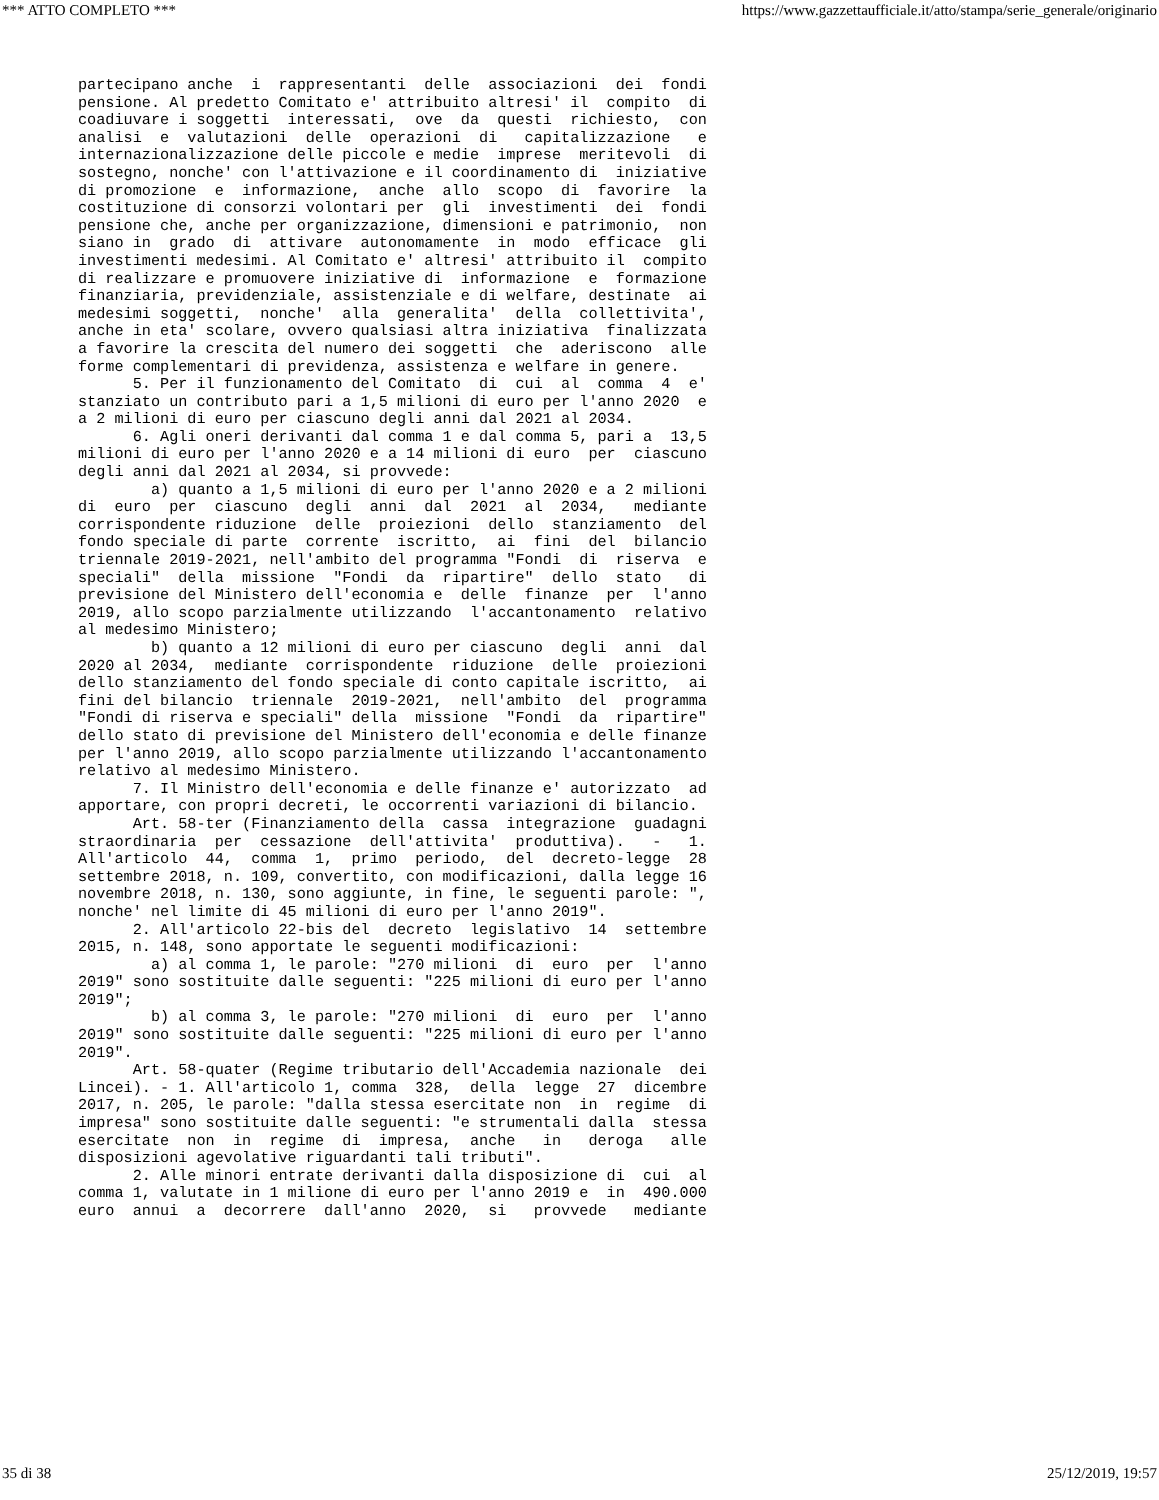*** ATTO COMPLETO *** https://www.gazzettaufficiale.it/atto/stampa/serie_generale/originario
partecipano anche  i  rappresentanti  delle  associazioni  dei  fondi
pensione. Al predetto Comitato e' attribuito altresi' il  compito  di
coadiuvare i soggetti  interessati,  ove  da  questi  richiesto,  con
analisi  e  valutazioni  delle  operazioni  di   capitalizzazione   e
internazionalizzazione delle piccole e medie  imprese  meritevoli  di
sostegno, nonche' con l'attivazione e il coordinamento di  iniziative
di promozione  e  informazione,  anche  allo  scopo  di  favorire  la
costituzione di consorzi volontari per  gli  investimenti  dei  fondi
pensione che, anche per organizzazione, dimensioni e patrimonio,  non
siano in  grado  di  attivare  autonomamente  in  modo  efficace  gli
investimenti medesimi. Al Comitato e' altresi' attribuito il  compito
di realizzare e promuovere iniziative di  informazione  e  formazione
finanziaria, previdenziale, assistenziale e di welfare, destinate  ai
medesimi soggetti,  nonche'  alla  generalita'  della  collettivita',
anche in eta' scolare, ovvero qualsiasi altra iniziativa  finalizzata
a favorire la crescita del numero dei soggetti  che  aderiscono  alle
forme complementari di previdenza, assistenza e welfare in genere.
      5. Per il funzionamento del Comitato  di  cui  al  comma  4  e'
stanziato un contributo pari a 1,5 milioni di euro per l'anno 2020  e
a 2 milioni di euro per ciascuno degli anni dal 2021 al 2034.
      6. Agli oneri derivanti dal comma 1 e dal comma 5, pari a  13,5
milioni di euro per l'anno 2020 e a 14 milioni di euro  per  ciascuno
degli anni dal 2021 al 2034, si provvede:
        a) quanto a 1,5 milioni di euro per l'anno 2020 e a 2 milioni
di  euro  per  ciascuno  degli  anni  dal  2021  al  2034,   mediante
corrispondente riduzione  delle  proiezioni  dello  stanziamento  del
fondo speciale di parte  corrente  iscritto,  ai  fini  del  bilancio
triennale 2019-2021, nell'ambito del programma "Fondi  di  riserva  e
speciali"  della  missione  "Fondi  da  ripartire"  dello  stato   di
previsione del Ministero dell'economia e  delle  finanze  per  l'anno
2019, allo scopo parzialmente utilizzando  l'accantonamento  relativo
al medesimo Ministero;
        b) quanto a 12 milioni di euro per ciascuno  degli  anni  dal
2020 al 2034,  mediante  corrispondente  riduzione  delle  proiezioni
dello stanziamento del fondo speciale di conto capitale iscritto,  ai
fini del bilancio  triennale  2019-2021,  nell'ambito  del  programma
"Fondi di riserva e speciali" della  missione  "Fondi  da  ripartire"
dello stato di previsione del Ministero dell'economia e delle finanze
per l'anno 2019, allo scopo parzialmente utilizzando l'accantonamento
relativo al medesimo Ministero.
      7. Il Ministro dell'economia e delle finanze e' autorizzato  ad
apportare, con propri decreti, le occorrenti variazioni di bilancio.
      Art. 58-ter (Finanziamento della  cassa  integrazione  guadagni
straordinaria  per  cessazione  dell'attivita'  produttiva).   -   1.
All'articolo  44,  comma  1,  primo  periodo,  del  decreto-legge  28
settembre 2018, n. 109, convertito, con modificazioni, dalla legge 16
novembre 2018, n. 130, sono aggiunte, in fine, le seguenti parole: ",
nonche' nel limite di 45 milioni di euro per l'anno 2019".
      2. All'articolo 22-bis del  decreto  legislativo  14  settembre
2015, n. 148, sono apportate le seguenti modificazioni:
        a) al comma 1, le parole: "270 milioni  di  euro  per  l'anno
2019" sono sostituite dalle seguenti: "225 milioni di euro per l'anno
2019";
        b) al comma 3, le parole: "270 milioni  di  euro  per  l'anno
2019" sono sostituite dalle seguenti: "225 milioni di euro per l'anno
2019".
      Art. 58-quater (Regime tributario dell'Accademia nazionale  dei
Lincei). - 1. All'articolo 1, comma  328,  della  legge  27  dicembre
2017, n. 205, le parole: "dalla stessa esercitate non  in  regime  di
impresa" sono sostituite dalle seguenti: "e strumentali dalla  stessa
esercitate  non  in  regime  di  impresa,  anche   in   deroga   alle
disposizioni agevolative riguardanti tali tributi".
      2. Alle minori entrate derivanti dalla disposizione di  cui  al
comma 1, valutate in 1 milione di euro per l'anno 2019 e  in  490.000
euro  annui  a  decorrere  dall'anno  2020,  si   provvede   mediante
35 di 38 25/12/2019, 19:57